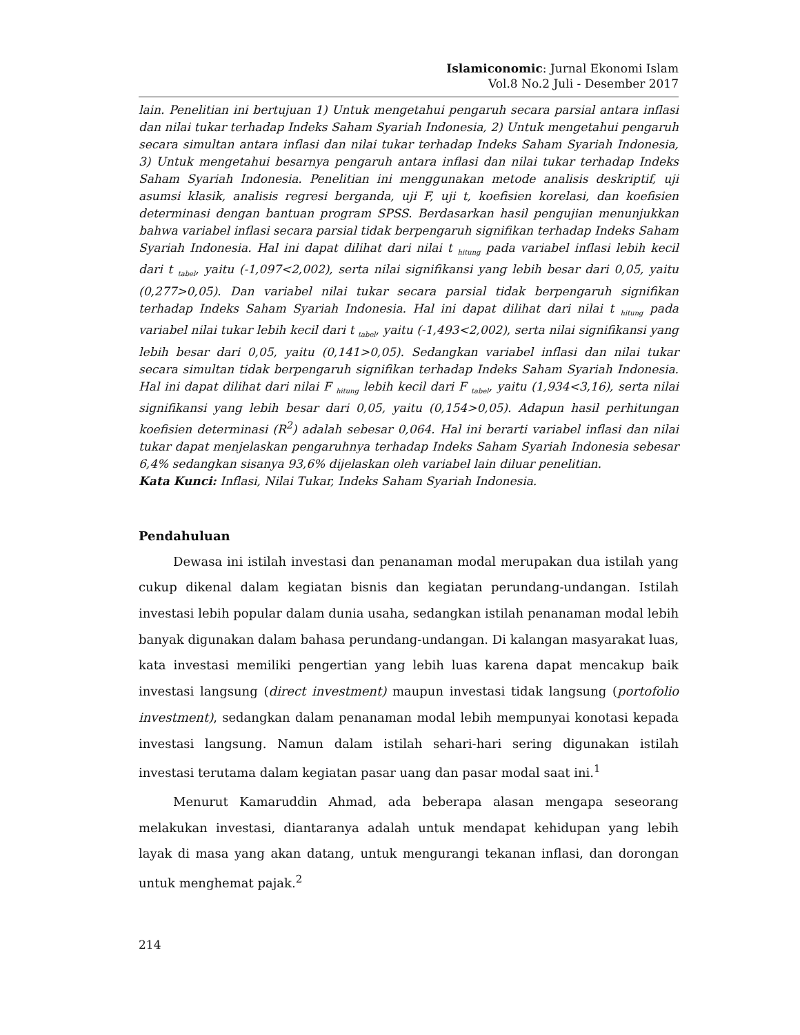Islamiconomic: Jurnal Ekonomi Islam
Vol.8 No.2 Juli - Desember 2017
lain. Penelitian ini bertujuan 1) Untuk mengetahui pengaruh secara parsial antara inflasi dan nilai tukar terhadap Indeks Saham Syariah Indonesia, 2) Untuk mengetahui pengaruh secara simultan antara inflasi dan nilai tukar terhadap Indeks Saham Syariah Indonesia, 3) Untuk mengetahui besarnya pengaruh antara inflasi dan nilai tukar terhadap Indeks Saham Syariah Indonesia. Penelitian ini menggunakan metode analisis deskriptif, uji asumsi klasik, analisis regresi berganda, uji F, uji t, koefisien korelasi, dan koefisien determinasi dengan bantuan program SPSS. Berdasarkan hasil pengujian menunjukkan bahwa variabel inflasi secara parsial tidak berpengaruh signifikan terhadap Indeks Saham Syariah Indonesia. Hal ini dapat dilihat dari nilai t <sub>hitung</sub> pada variabel inflasi lebih kecil dari t <sub>tabel</sub>, yaitu (-1,097<2,002), serta nilai signifikansi yang lebih besar dari 0,05, yaitu (0,277>0,05). Dan variabel nilai tukar secara parsial tidak berpengaruh signifikan terhadap Indeks Saham Syariah Indonesia. Hal ini dapat dilihat dari nilai t <sub>hitung</sub> pada variabel nilai tukar lebih kecil dari t <sub>tabel</sub>, yaitu (-1,493<2,002), serta nilai signifikansi yang lebih besar dari 0,05, yaitu (0,141>0,05). Sedangkan variabel inflasi dan nilai tukar secara simultan tidak berpengaruh signifikan terhadap Indeks Saham Syariah Indonesia. Hal ini dapat dilihat dari nilai F <sub>hitung</sub> lebih kecil dari F <sub>tabel</sub>, yaitu (1,934<3,16), serta nilai signifikansi yang lebih besar dari 0,05, yaitu (0,154>0,05). Adapun hasil perhitungan koefisien determinasi (R<sup>2</sup>) adalah sebesar 0,064. Hal ini berarti variabel inflasi dan nilai tukar dapat menjelaskan pengaruhnya terhadap Indeks Saham Syariah Indonesia sebesar 6,4% sedangkan sisanya 93,6% dijelaskan oleh variabel lain diluar penelitian.
Kata Kunci: Inflasi, Nilai Tukar, Indeks Saham Syariah Indonesia.
Pendahuluan
Dewasa ini istilah investasi dan penanaman modal merupakan dua istilah yang cukup dikenal dalam kegiatan bisnis dan kegiatan perundang-undangan. Istilah investasi lebih popular dalam dunia usaha, sedangkan istilah penanaman modal lebih banyak digunakan dalam bahasa perundang-undangan. Di kalangan masyarakat luas, kata investasi memiliki pengertian yang lebih luas karena dapat mencakup baik investasi langsung (direct investment) maupun investasi tidak langsung (portofolio investment), sedangkan dalam penanaman modal lebih mempunyai konotasi kepada investasi langsung. Namun dalam istilah sehari-hari sering digunakan istilah investasi terutama dalam kegiatan pasar uang dan pasar modal saat ini.<sup>1</sup>
Menurut Kamaruddin Ahmad, ada beberapa alasan mengapa seseorang melakukan investasi, diantaranya adalah untuk mendapat kehidupan yang lebih layak di masa yang akan datang, untuk mengurangi tekanan inflasi, dan dorongan untuk menghemat pajak.<sup>2</sup>
214